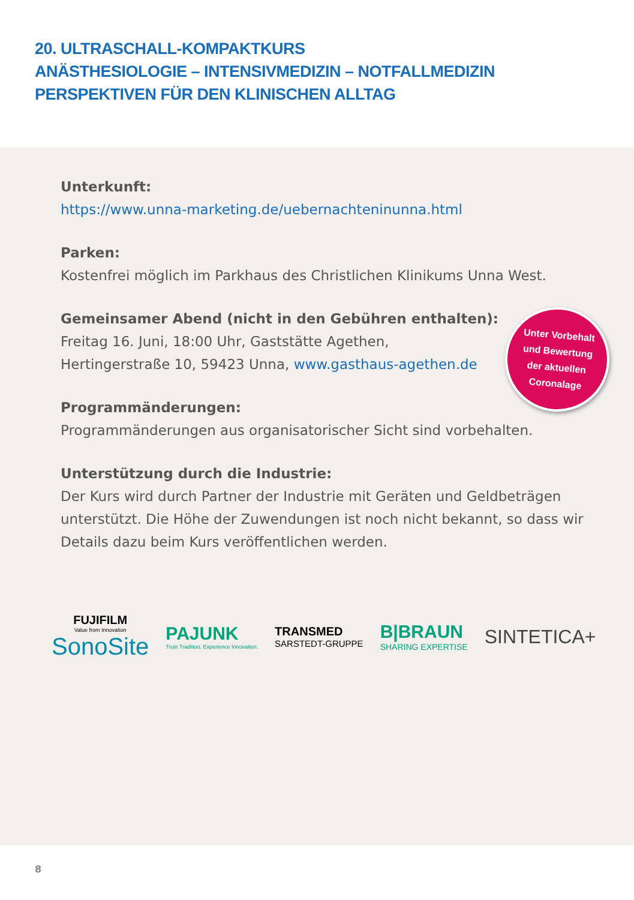20. ULTRASCHALL-KOMPAKTKURS
ANÄSTHESIOLOGIE – INTENSIVMEDIZIN – NOTFALLMEDIZIN
PERSPEKTIVEN FÜR DEN KLINISCHEN ALLTAG
Unterkunft:
https://www.unna-marketing.de/uebernachteninunna.html
Parken:
Kostenfrei möglich im Parkhaus des Christlichen Klinikums Unna West.
Gemeinsamer Abend (nicht in den Gebühren enthalten):
Freitag 16. Juni, 18:00 Uhr, Gaststätte Agethen,
Hertingerstraße 10, 59423 Unna, www.gasthaus-agethen.de
Unter Vorbehalt
und Bewertung
der aktuellen
Coronalage
Programmänderungen:
Programmänderungen aus organisatorischer Sicht sind vorbehalten.
Unterstützung durch die Industrie:
Der Kurs wird durch Partner der Industrie mit Geräten und Geldbeträgen unterstützt. Die Höhe der Zuwendungen ist noch nicht bekannt, so dass wir Details dazu beim Kurs veröffentlichen werden.
FUJIFILM
Value from Innovation
SonoSite
PAJUNK
Trust Tradition. Experience Innovation.
TRANSMED
SARSTEDT-GRUPPE
B|BRAUN
SHARING EXPERTISE
SINTETICA+
8